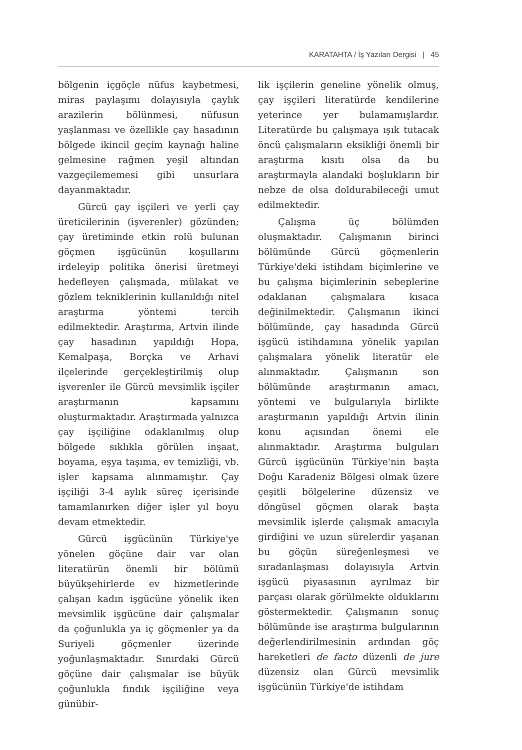KARATAHTA / İş Yazıları Dergisi | 45
bölgenin içgöçle nüfus kaybetmesi, miras paylaşımı dolayısıyla çaylık arazilerin bölünmesi, nüfusun yaşlanması ve özellikle çay hasadının bölgede ikincil geçim kaynağı haline gelmesine rağmen yeşil altından vazgeçilememesi gibi unsurlara dayanmaktadır.
Gürcü çay işçileri ve yerli çay üreticilerinin (işverenler) gözünden; çay üretiminde etkin rolü bulunan göçmen işgücünün koşullarını irdeleyip politika önerisi üretmeyi hedefleyen çalışmada, mülakat ve gözlem tekniklerinin kullanıldığı nitel araştırma yöntemi tercih edilmektedir. Araştırma, Artvin ilinde çay hasadının yapıldığı Hopa, Kemalpaşa, Borçka ve Arhavi ilçelerinde gerçekleştirilmiş olup işverenler ile Gürcü mevsimlik işçiler araştırmanın kapsamını oluşturmaktadır. Araştırmada yalnızca çay işçiliğine odaklanılmış olup bölgede sıklıkla görülen inşaat, boyama, eşya taşıma, ev temizliği, vb. işler kapsama alınmamıştır. Çay işçiliği 3-4 aylık süreç içerisinde tamamlanırken diğer işler yıl boyu devam etmektedir.
Gürcü işgücünün Türkiye'ye yönelen göçüne dair var olan literatürün önemli bir bölümü büyükşehirlerde ev hizmetlerinde çalışan kadın işgücüne yönelik iken mevsimlik işgücüne dair çalışmalar da çoğunlukla ya iç göçmenler ya da Suriyeli göçmenler üzerinde yoğunlaşmaktadır. Sınırdaki Gürcü göçüne dair çalışmalar ise büyük çoğunlukla fındık işçiliğine veya günübir-
lik işçilerin geneline yönelik olmuş, çay işçileri literatürde kendilerine yeterince yer bulamamışlardır. Literatürde bu çalışmaya ışık tutacak öncü çalışmaların eksikliği önemli bir araştırma kısıtı olsa da bu araştırmayla alandaki boşlukların bir nebze de olsa doldurabileceği umut edilmektedir.
Çalışma üç bölümden oluşmaktadır. Çalışmanın birinci bölümünde Gürcü göçmenlerin Türkiye'deki istihdam biçimlerine ve bu çalışma biçimlerinin sebeplerine odaklanan çalışmalara kısaca değinilmektedir. Çalışmanın ikinci bölümünde, çay hasadında Gürcü işgücü istihdamına yönelik yapılan çalışmalara yönelik literatür ele alınmaktadır. Çalışmanın son bölümünde araştırmanın amacı, yöntemi ve bulgularıyla birlikte araştırmanın yapıldığı Artvin ilinin konu açısından önemi ele alınmaktadır. Araştırma bulguları Gürcü işgücünün Türkiye'nin başta Doğu Karadeniz Bölgesi olmak üzere çeşitli bölgelerine düzensiz ve döngüsel göçmen olarak başta mevsimlik işlerde çalışmak amacıyla girdiğini ve uzun sürelerdir yaşanan bu göçün süreğenleşmesi ve sıradanlaşması dolayısıyla Artvin işgücü piyasasının ayrılmaz bir parçası olarak görülmekte olduklarını göstermektedir. Çalışmanın sonuç bölümünde ise araştırma bulgularının değerlendirilmesinin ardından göç hareketleri de facto düzenli de jure düzensiz olan Gürcü mevsimlik işgücünün Türkiye'de istihdam